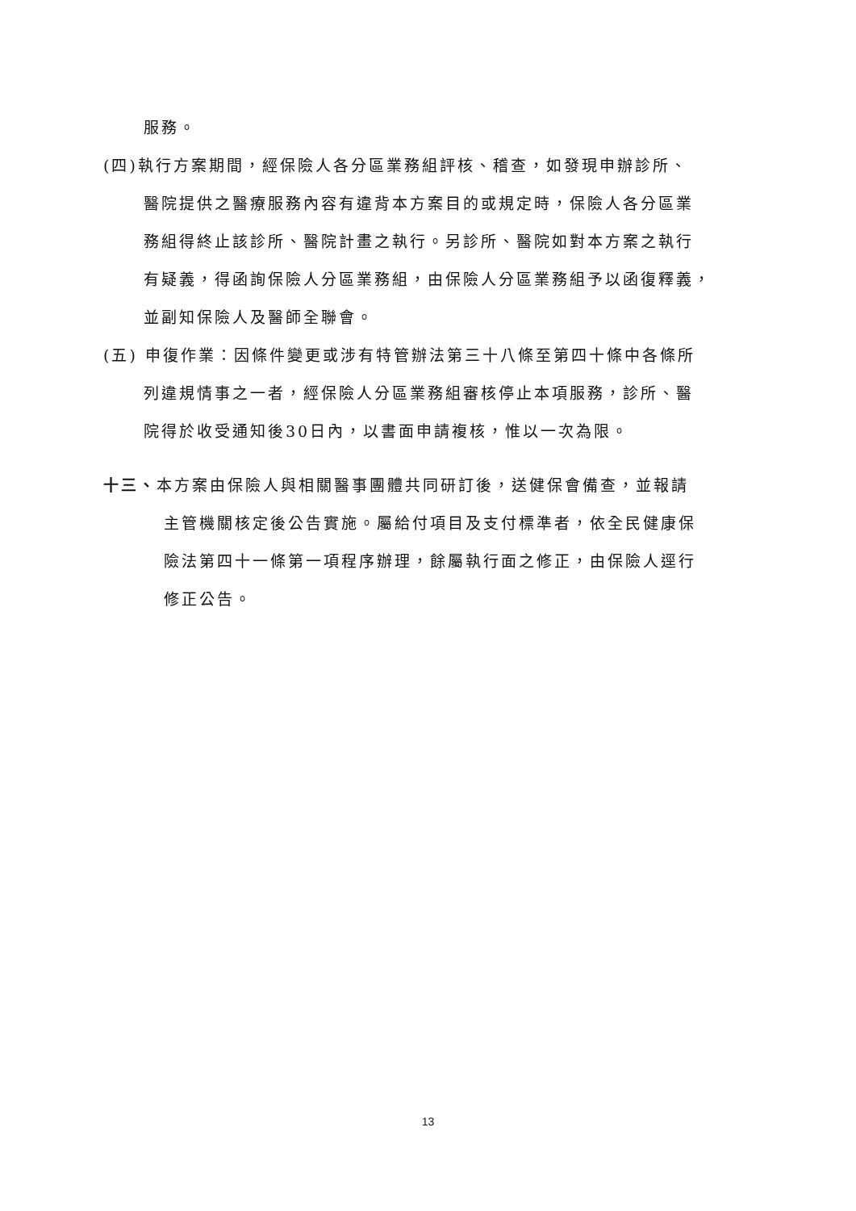服務。
(四)執行方案期間，經保險人各分區業務組評核、稽查，如發現申辦診所、
醫院提供之醫療服務內容有違背本方案目的或規定時，保險人各分區業
務組得終止該診所、醫院計畫之執行。另診所、醫院如對本方案之執行
有疑義，得函詢保險人分區業務組，由保險人分區業務組予以函復釋義，
並副知保險人及醫師全聯會。
(五) 申復作業：因條件變更或涉有特管辦法第三十八條至第四十條中各條所
列違規情事之一者，經保險人分區業務組審核停止本項服務，診所、醫
院得於收受通知後30日內，以書面申請複核，惟以一次為限。
十三、本方案由保險人與相關醫事團體共同研訂後，送健保會備查，並報請
主管機關核定後公告實施。屬給付項目及支付標準者，依全民健康保
險法第四十一條第一項程序辦理，餘屬執行面之修正，由保險人逕行
修正公告。
13